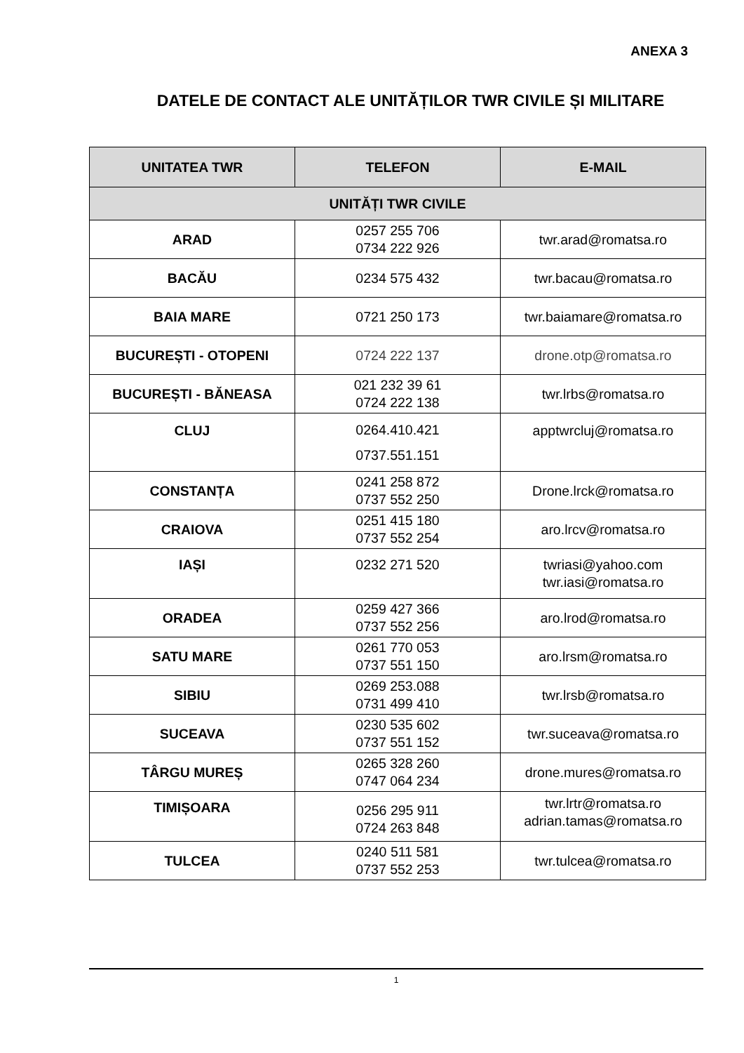ANEXA 3
DATELE DE CONTACT ALE UNITĂȚILOR TWR CIVILE ȘI MILITARE
| UNITATEA TWR | TELEFON | E-MAIL |
| --- | --- | --- |
| UNITĂȚI TWR CIVILE | | |
| ARAD | 0257 255 706 0734 222 926 | twr.arad@romatsa.ro |
| BACĂU | 0234 575 432 | twr.bacau@romatsa.ro |
| BAIA MARE | 0721 250 173 | twr.baiamare@romatsa.ro |
| BUCUREȘTI - OTOPENI | 0724 222 137 | drone.otp@romatsa.ro |
| BUCUREȘTI - BĂNEASA | 021 232 39 61 0724 222 138 | twr.lrbs@romatsa.ro |
| CLUJ | 0264.410.421 0737.551.151 | apptwrcluj@romatsa.ro |
| CONSTANȚA | 0241 258 872 0737 552 250 | Drone.lrck@romatsa.ro |
| CRAIOVA | 0251 415 180 0737 552 254 | aro.lrcv@romatsa.ro |
| IAȘI | 0232 271 520 | twriasi@yahoo.com twr.iasi@romatsa.ro |
| ORADEA | 0259 427 366 0737 552 256 | aro.lrod@romatsa.ro |
| SATU MARE | 0261 770 053 0737 551 150 | aro.lrsm@romatsa.ro |
| SIBIU | 0269 253.088 0731 499 410 | twr.lrsb@romatsa.ro |
| SUCEAVA | 0230 535 602 0737 551 152 | twr.suceava@romatsa.ro |
| TÂRGU MUREȘ | 0265 328 260 0747 064 234 | drone.mures@romatsa.ro |
| TIMIȘOARA | 0256 295 911 0724 263 848 | twr.lrtr@romatsa.ro adrian.tamas@romatsa.ro |
| TULCEA | 0240 511 581 0737 552 253 | twr.tulcea@romatsa.ro |
1